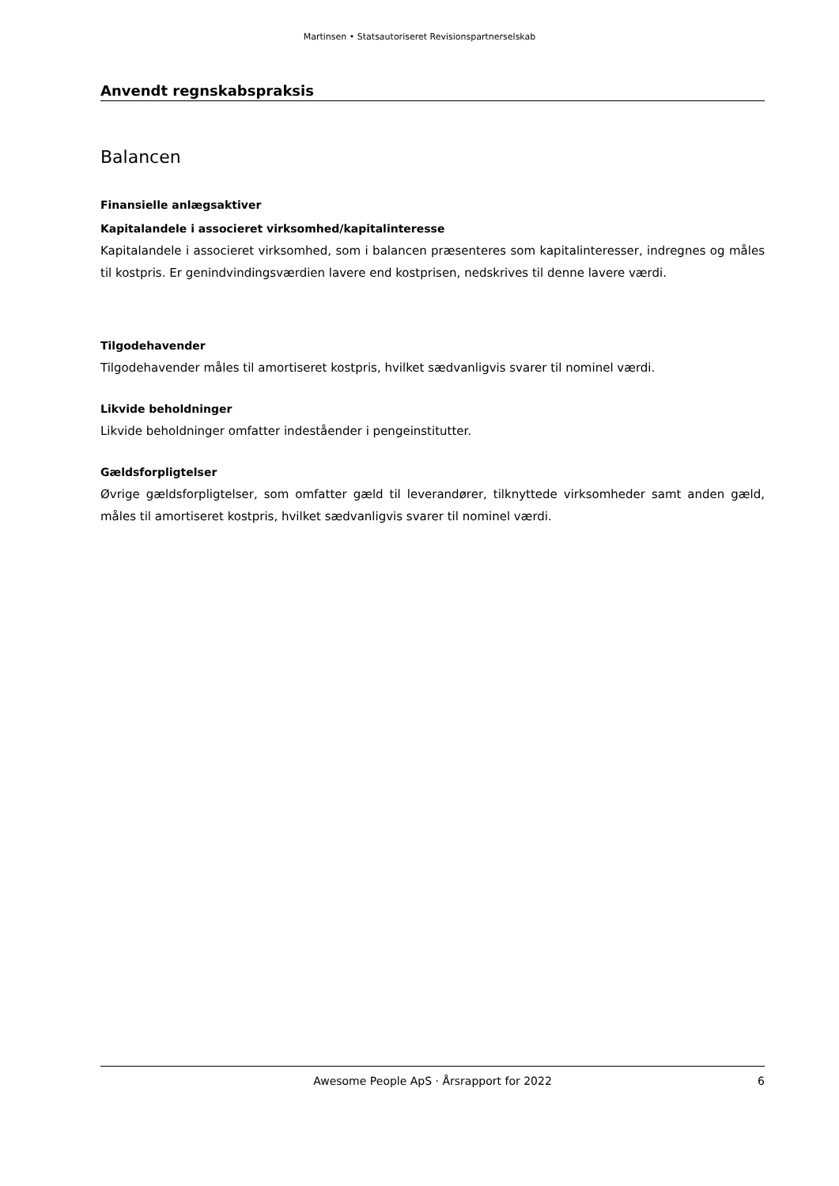Martinsen • Statsautoriseret Revisionspartnerselskab
Anvendt regnskabspraksis
Balancen
Finansielle anlægsaktiver
Kapitalandele i associeret virksomhed/kapitalinteresse
Kapitalandele i associeret virksomhed, som i balancen præsenteres som kapitalinteresser, indregnes og måles til kostpris. Er genindvindingsværdien lavere end kostprisen, nedskrives til denne lavere værdi.
Tilgodehavender
Tilgodehavender måles til amortiseret kostpris, hvilket sædvanligvis svarer til nominel værdi.
Likvide beholdninger
Likvide beholdninger omfatter indeståender i pengeinstitutter.
Gældsforpligtelser
Øvrige gældsforpligtelser, som omfatter gæld til leverandører, tilknyttede virksomheder samt anden gæld, måles til amortiseret kostpris, hvilket sædvanligvis svarer til nominel værdi.
Awesome People ApS · Årsrapport for 2022 6